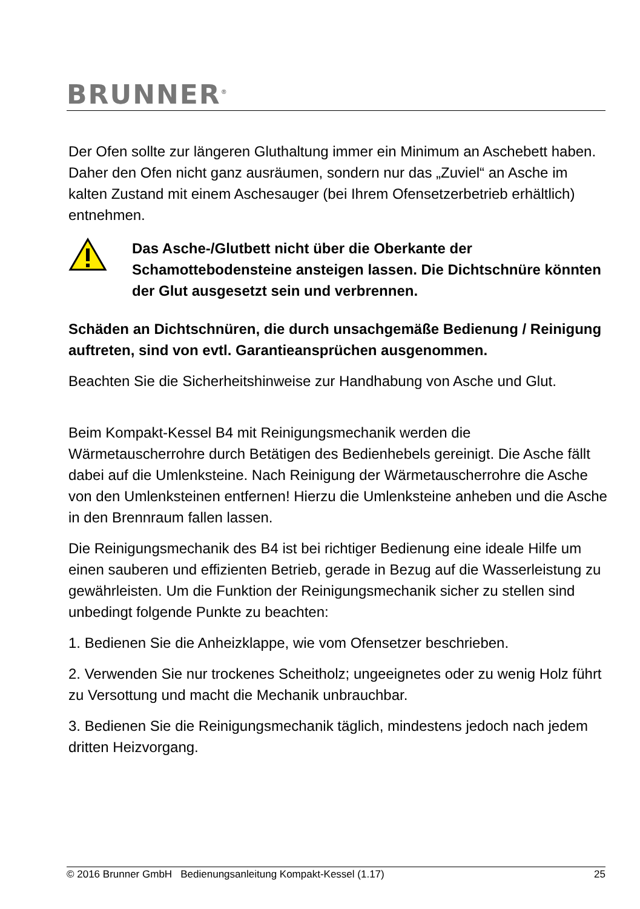BRUNNER<sup>®</sup>
Der Ofen sollte zur längeren Gluthaltung immer ein Minimum an Aschebett haben. Daher den Ofen nicht ganz ausräumen, sondern nur das „Zuviel“ an Asche im kalten Zustand mit einem Aschesauger (bei Ihrem Ofensetzerbetrieb erhältlich) entnehmen.
Das Asche-/Glutbett nicht über die Oberkante der Schamottebodensteine ansteigen lassen. Die Dichtschnüre könnten der Glut ausgesetzt sein und verbrennen.
Schäden an Dichtschnüren, die durch unsachgemäße Bedienung / Reinigung auftreten, sind von evtl. Garantieansprüchen ausgenommen.
Beachten Sie die Sicherheitshinweise zur Handhabung von Asche und Glut.
Beim Kompakt-Kessel B4 mit Reinigungsmechanik werden die Wärmetauscherrohre durch Betätigen des Bedienhebels gereinigt. Die Asche fällt dabei auf die Umlenksteine. Nach Reinigung der Wärmetauscherrohre die Asche von den Umlenksteinen entfernen! Hierzu die Umlenksteine anheben und die Asche in den Brennraum fallen lassen.
Die Reinigungsmechanik des B4 ist bei richtiger Bedienung eine ideale Hilfe um einen sauberen und effizienten Betrieb, gerade in Bezug auf die Wasserleistung zu gewährleisten. Um die Funktion der Reinigungsmechanik sicher zu stellen sind unbedingt folgende Punkte zu beachten:
1. Bedienen Sie die Anheizklappe, wie vom Ofensetzer beschrieben.
2. Verwenden Sie nur trockenes Scheitholz; ungeeignetes oder zu wenig Holz führt zu Versottung und macht die Mechanik unbrauchbar.
3. Bedienen Sie die Reinigungsmechanik täglich, mindestens jedoch nach jedem dritten Heizvorgang.
© 2016 Brunner GmbH Bedienungsanleitung Kompakt-Kessel (1.17) 25